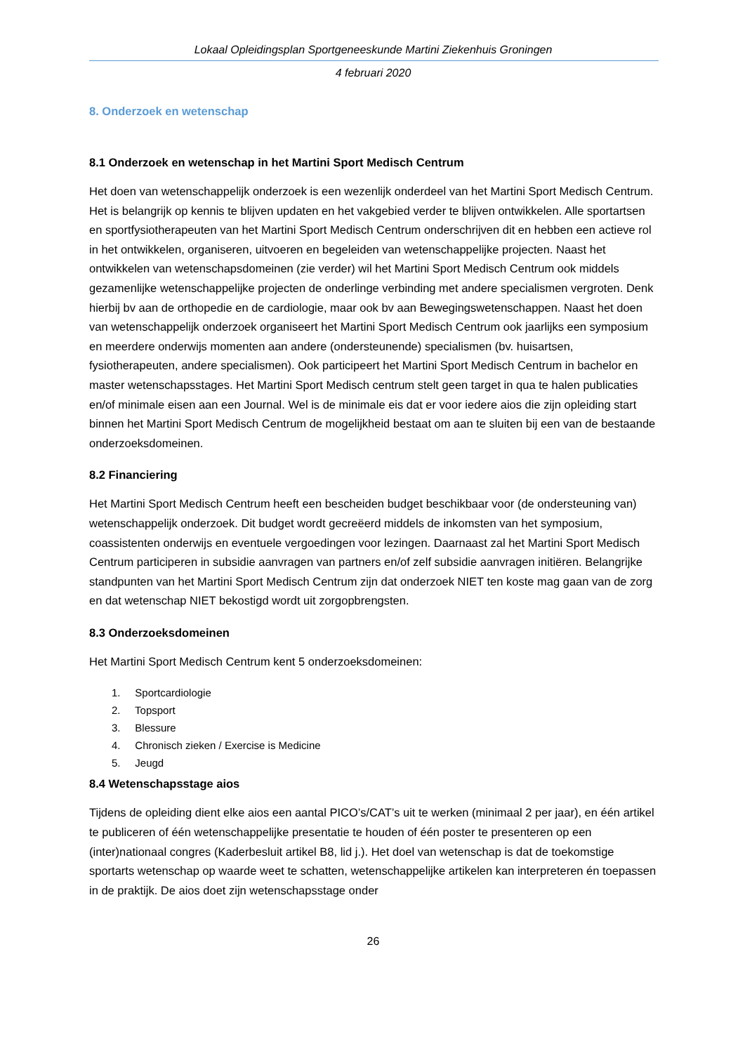Lokaal Opleidingsplan Sportgeneeskunde Martini Ziekenhuis Groningen
4 februari 2020
8. Onderzoek en wetenschap
8.1 Onderzoek en wetenschap in het Martini Sport Medisch Centrum
Het doen van wetenschappelijk onderzoek is een wezenlijk onderdeel van het Martini Sport Medisch Centrum. Het is belangrijk op kennis te blijven updaten en het vakgebied verder te blijven ontwikkelen. Alle sportartsen en sportfysiotherapeuten van het Martini Sport Medisch Centrum onderschrijven dit en hebben een actieve rol in het ontwikkelen, organiseren, uitvoeren en begeleiden van wetenschappelijke projecten. Naast het ontwikkelen van wetenschapsdomeinen (zie verder) wil het Martini Sport Medisch Centrum ook middels gezamenlijke wetenschappelijke projecten de onderlinge verbinding met andere specialismen vergroten. Denk hierbij bv aan de orthopedie en de cardiologie, maar ook bv aan Bewegingswetenschappen. Naast het doen van wetenschappelijk onderzoek organiseert het Martini Sport Medisch Centrum ook jaarlijks een symposium en meerdere onderwijs momenten aan andere (ondersteunende) specialismen (bv. huisartsen, fysiotherapeuten, andere specialismen). Ook participeert het Martini Sport Medisch Centrum in bachelor en master wetenschapsstages. Het Martini Sport Medisch centrum stelt geen target in qua te halen publicaties en/of minimale eisen aan een Journal. Wel is de minimale eis dat er voor iedere aios die zijn opleiding start binnen het Martini Sport Medisch Centrum de mogelijkheid bestaat om aan te sluiten bij een van de bestaande onderzoeksdomeinen.
8.2 Financiering
Het Martini Sport Medisch Centrum heeft een bescheiden budget beschikbaar voor (de ondersteuning van) wetenschappelijk onderzoek. Dit budget wordt gecreëerd middels de inkomsten van het symposium, coassistenten onderwijs en eventuele vergoedingen voor lezingen. Daarnaast zal het Martini Sport Medisch Centrum participeren in subsidie aanvragen van partners en/of zelf subsidie aanvragen initiëren. Belangrijke standpunten van het Martini Sport Medisch Centrum zijn dat onderzoek NIET ten koste mag gaan van de zorg en dat wetenschap NIET bekostigd wordt uit zorgopbrengsten.
8.3 Onderzoeksdomeinen
Het Martini Sport Medisch Centrum kent 5 onderzoeksdomeinen:
1. Sportcardiologie
2. Topsport
3. Blessure
4. Chronisch zieken / Exercise is Medicine
5. Jeugd
8.4 Wetenschapsstage aios
Tijdens de opleiding dient elke aios een aantal PICO’s/CAT’s uit te werken (minimaal 2 per jaar), en één artikel te publiceren of één wetenschappelijke presentatie te houden of één poster te presenteren op een (inter)nationaal congres (Kaderbesluit artikel B8, lid j.). Het doel van wetenschap is dat de toekomstige sportarts wetenschap op waarde weet te schatten, wetenschappelijke artikelen kan interpreteren én toepassen in de praktijk. De aios doet zijn wetenschapsstage onder
26